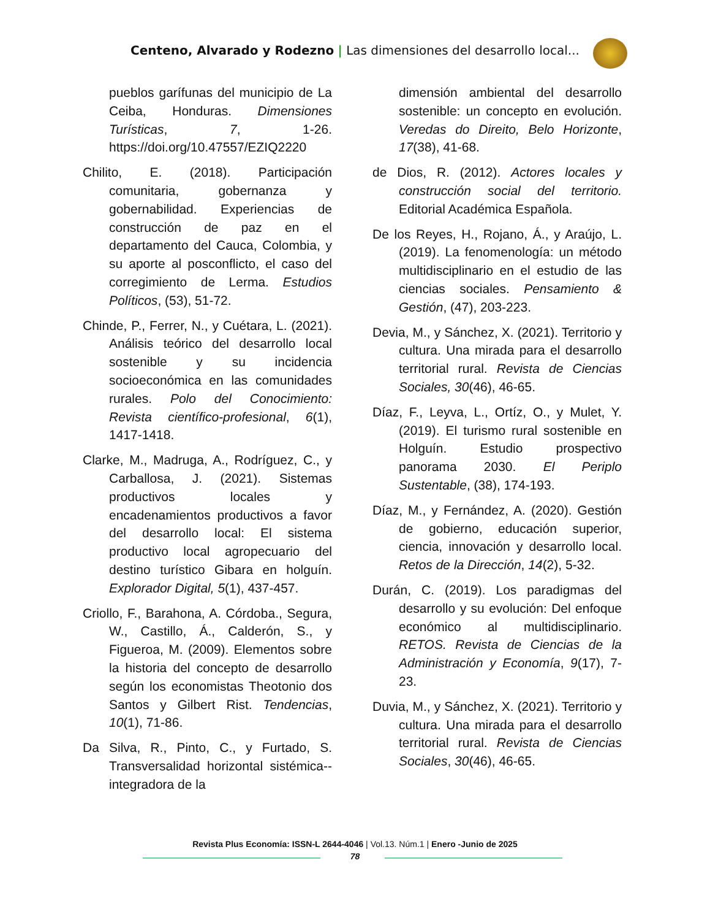Centeno, Alvarado y Rodezno | Las dimensiones del desarrollo local...
pueblos garífunas del municipio de La Ceiba, Honduras. Dimensiones Turísticas, 7, 1-26. https://doi.org/10.47557/EZIQ2220
Chilito, E. (2018). Participación comunitaria, gobernanza y gobernabilidad. Experiencias de construcción de paz en el departamento del Cauca, Colombia, y su aporte al posconflicto, el caso del corregimiento de Lerma. Estudios Políticos, (53), 51-72.
Chinde, P., Ferrer, N., y Cuétara, L. (2021). Análisis teórico del desarrollo local sostenible y su incidencia socioeconómica en las comunidades rurales. Polo del Conocimiento: Revista científico-profesional, 6(1), 1417-1418.
Clarke, M., Madruga, A., Rodríguez, C., y Carballosa, J. (2021). Sistemas productivos locales y encadenamientos productivos a favor del desarrollo local: El sistema productivo local agropecuario del destino turístico Gibara en holguín. Explorador Digital, 5(1), 437-457.
Criollo, F., Barahona, A. Córdoba., Segura, W., Castillo, Á., Calderón, S., y Figueroa, M. (2009). Elementos sobre la historia del concepto de desarrollo según los economistas Theotonio dos Santos y Gilbert Rist. Tendencias, 10(1), 71-86.
Da Silva, R., Pinto, C., y Furtado, S. Transversalidad horizontal sistémica--integradora de la
dimensión ambiental del desarrollo sostenible: un concepto en evolución. Veredas do Direito, Belo Horizonte, 17(38), 41-68.
de Dios, R. (2012). Actores locales y construcción social del territorio. Editorial Académica Española.
De los Reyes, H., Rojano, Á., y Araújo, L. (2019). La fenomenología: un método multidisciplinario en el estudio de las ciencias sociales. Pensamiento & Gestión, (47), 203-223.
Devia, M., y Sánchez, X. (2021). Territorio y cultura. Una mirada para el desarrollo territorial rural. Revista de Ciencias Sociales, 30(46), 46-65.
Díaz, F., Leyva, L., Ortíz, O., y Mulet, Y. (2019). El turismo rural sostenible en Holguín. Estudio prospectivo panorama 2030. El Periplo Sustentable, (38), 174-193.
Díaz, M., y Fernández, A. (2020). Gestión de gobierno, educación superior, ciencia, innovación y desarrollo local. Retos de la Dirección, 14(2), 5-32.
Durán, C. (2019). Los paradigmas del desarrollo y su evolución: Del enfoque económico al multidisciplinario. RETOS. Revista de Ciencias de la Administración y Economía, 9(17), 7-23.
Duvia, M., y Sánchez, X. (2021). Territorio y cultura. Una mirada para el desarrollo territorial rural. Revista de Ciencias Sociales, 30(46), 46-65.
Revista Plus Economía: ISSN-L 2644-4046 | Vol.13. Núm.1 | Enero -Junio de 2025
78